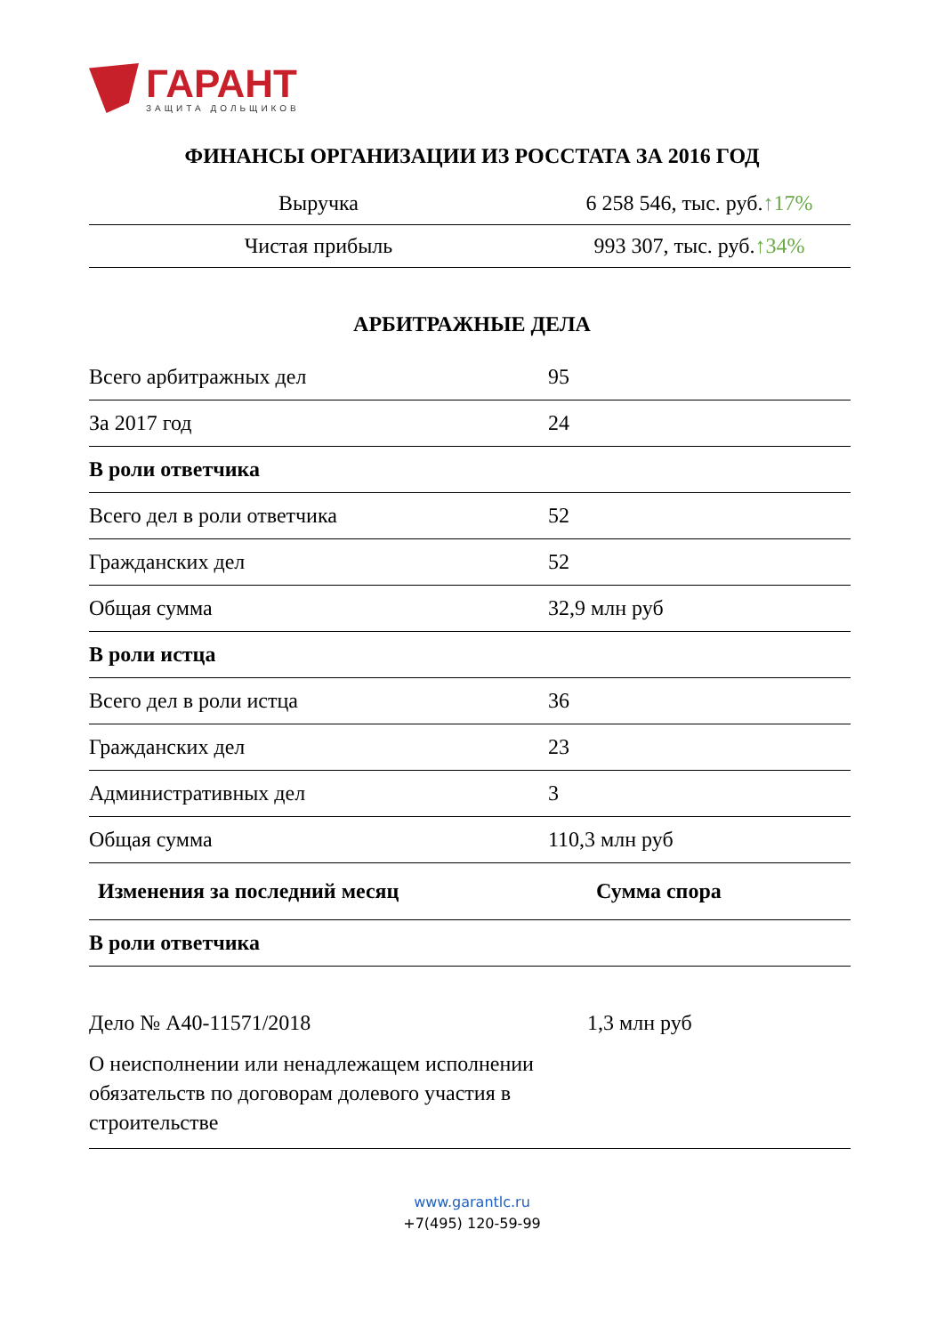ГАРАНТ
ЗАЩИТА ДОЛЬЩИКОВ
ФИНАНСЫ ОРГАНИЗАЦИИ ИЗ РОССТАТА ЗА 2016 ГОД
| Выручка | 6 258 546, тыс. руб. ↑17% |
| Чистая прибыль | 993 307, тыс. руб. ↑34% |
АРБИТРАЖНЫЕ ДЕЛА
| Всего арбитражных дел | 95 |
| За 2017 год | 24 |
| В роли ответчика | |
| Всего дел в роли ответчика | 52 |
| Гражданских дел | 52 |
| Общая сумма | 32,9 млн руб |
| В роли истца | |
| Всего дел в роли истца | 36 |
| Гражданских дел | 23 |
| Административных дел | 3 |
| Общая сумма | 110,3 млн руб |
| Изменения за последний месяц | Сумма спора |
| --- | --- |
| В роли ответчика | |
| Дело № А40-11571/2018 О неисполнении или ненадлежащем исполнении обязательств по договорам долевого участия в строительстве | 1,3 млн руб |
www.garantlc.ru
+7(495) 120-59-99